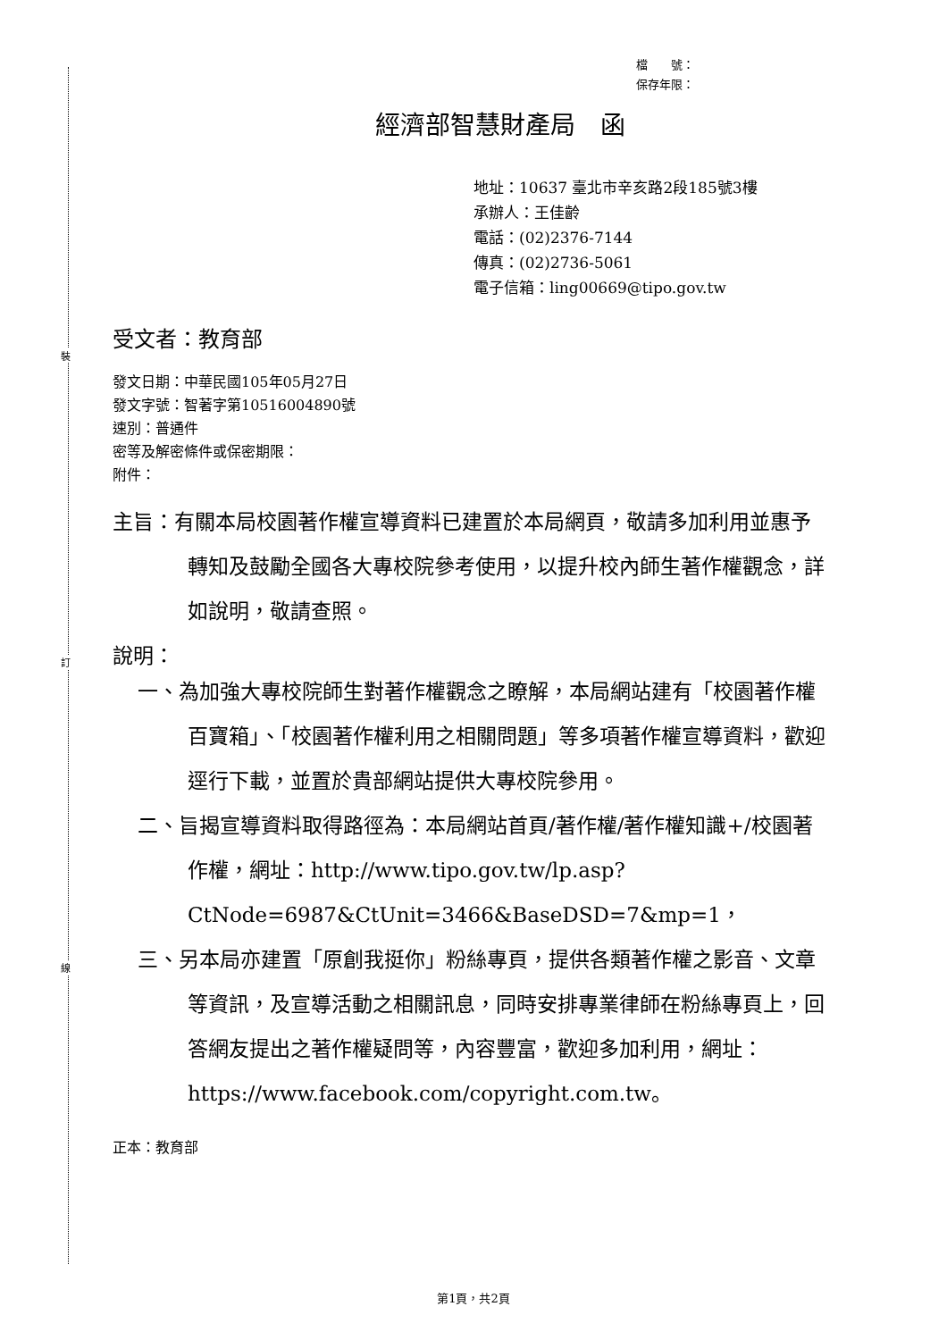裝
訂
線
檔　　號：
保存年限：
經濟部智慧財產局　函
地址：10637 臺北市辛亥路2段185號3樓
承辦人：王佳齡
電話：(02)2376-7144
傳真：(02)2736-5061
電子信箱：ling00669@tipo.gov.tw
受文者：教育部
發文日期：中華民國105年05月27日
發文字號：智著字第10516004890號
速別：普通件
密等及解密條件或保密期限：
附件：
主旨：有關本局校園著作權宣導資料已建置於本局網頁，敬請多加利用並惠予轉知及鼓勵全國各大專校院參考使用，以提升校內師生著作權觀念，詳如說明，敬請查照。
說明：
一、為加強大專校院師生對著作權觀念之瞭解，本局網站建有「校園著作權百寶箱」、「校園著作權利用之相關問題」等多項著作權宣導資料，歡迎逕行下載，並置於貴部網站提供大專校院參用。
二、旨揭宣導資料取得路徑為：本局網站首頁/著作權/著作權知識+/校園著作權，網址：http://www.tipo.gov.tw/lp.asp?CtNode=6987&CtUnit=3466&BaseDSD=7&mp=1，
三、另本局亦建置「原創我挺你」粉絲專頁，提供各類著作權之影音、文章等資訊，及宣導活動之相關訊息，同時安排專業律師在粉絲專頁上，回答網友提出之著作權疑問等，內容豐富，歡迎多加利用，網址：https://www.facebook.com/copyright.com.tw。
正本：教育部
第1頁，共2頁